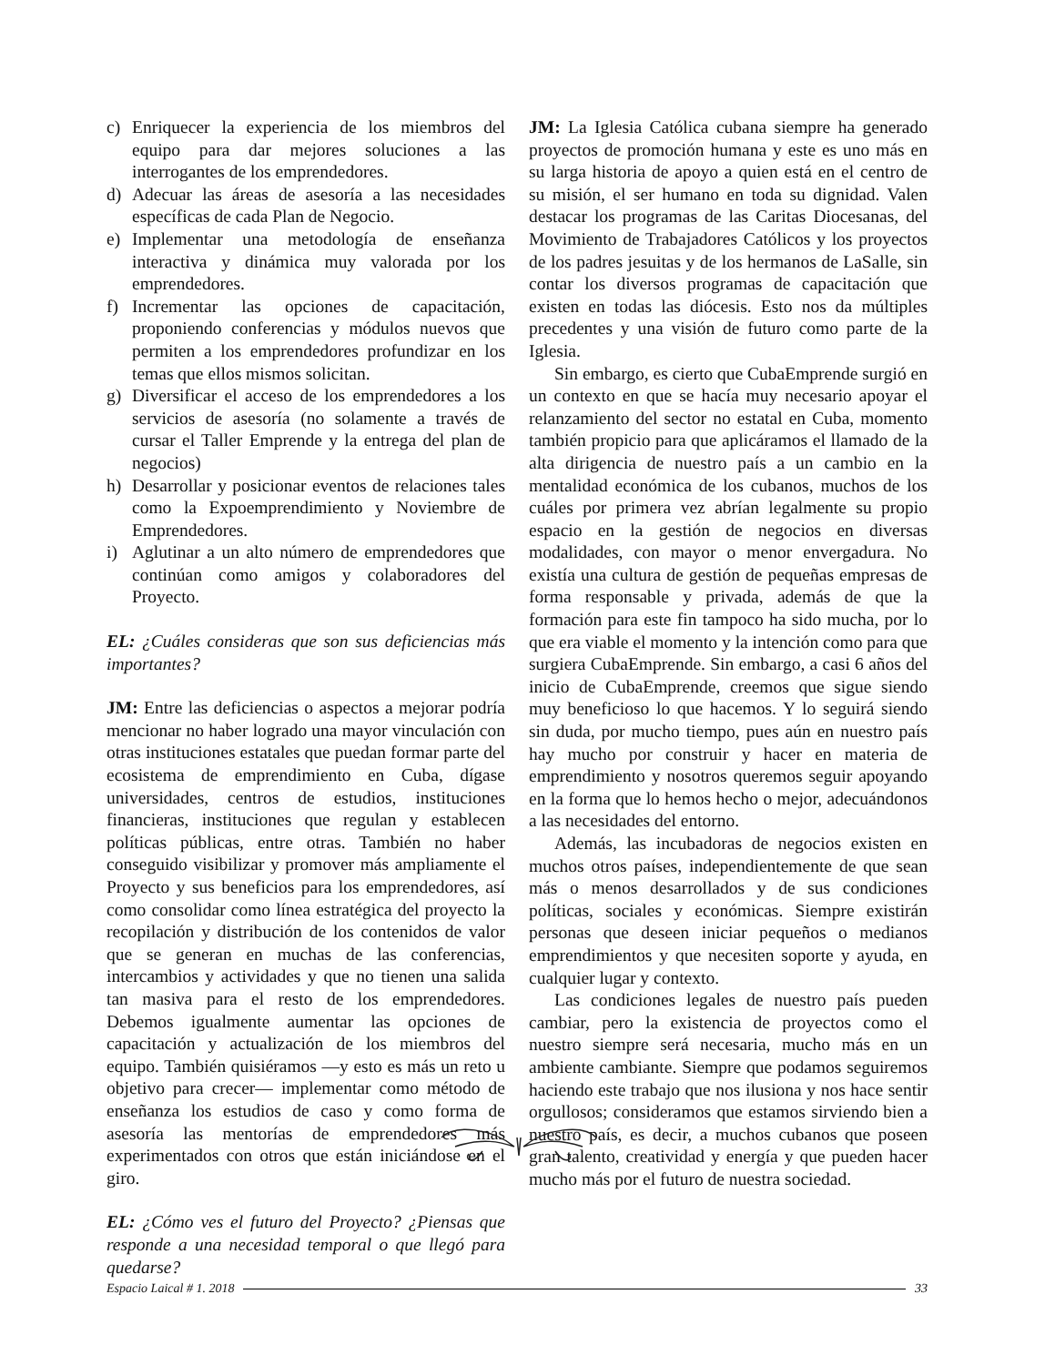c) Enriquecer la experiencia de los miembros del equipo para dar mejores soluciones a las interrogantes de los emprendedores.
d) Adecuar las áreas de asesoría a las necesidades específicas de cada Plan de Negocio.
e) Implementar una metodología de enseñanza interactiva y dinámica muy valorada por los emprendedores.
f) Incrementar las opciones de capacitación, proponiendo conferencias y módulos nuevos que permiten a los emprendedores profundizar en los temas que ellos mismos solicitan.
g) Diversificar el acceso de los emprendedores a los servicios de asesoría (no solamente a través de cursar el Taller Emprende y la entrega del plan de negocios)
h) Desarrollar y posicionar eventos de relaciones tales como la Expoemprendimiento y Noviembre de Emprendedores.
i) Aglutinar a un alto número de emprendedores que continúan como amigos y colaboradores del Proyecto.
EL: ¿Cuáles consideras que son sus deficiencias más importantes?
JM: Entre las deficiencias o aspectos a mejorar podría mencionar no haber logrado una mayor vinculación con otras instituciones estatales que puedan formar parte del ecosistema de emprendimiento en Cuba, dígase universidades, centros de estudios, instituciones financieras, instituciones que regulan y establecen políticas públicas, entre otras. También no haber conseguido visibilizar y promover más ampliamente el Proyecto y sus beneficios para los emprendedores, así como consolidar como línea estratégica del proyecto la recopilación y distribución de los contenidos de valor que se generan en muchas de las conferencias, intercambios y actividades y que no tienen una salida tan masiva para el resto de los emprendedores. Debemos igualmente aumentar las opciones de capacitación y actualización de los miembros del equipo. También quisiéramos —y esto es más un reto u objetivo para crecer— implementar como método de enseñanza los estudios de caso y como forma de asesoría las mentorías de emprendedores más experimentados con otros que están iniciándose en el giro.
EL: ¿Cómo ves el futuro del Proyecto? ¿Piensas que responde a una necesidad temporal o que llegó para quedarse?
JM: La Iglesia Católica cubana siempre ha generado proyectos de promoción humana y este es uno más en su larga historia de apoyo a quien está en el centro de su misión, el ser humano en toda su dignidad. Valen destacar los programas de las Caritas Diocesanas, del Movimiento de Trabajadores Católicos y los proyectos de los padres jesuitas y de los hermanos de LaSalle, sin contar los diversos programas de capacitación que existen en todas las diócesis. Esto nos da múltiples precedentes y una visión de futuro como parte de la Iglesia.
Sin embargo, es cierto que CubaEmprende surgió en un contexto en que se hacía muy necesario apoyar el relanzamiento del sector no estatal en Cuba, momento también propicio para que aplicáramos el llamado de la alta dirigencia de nuestro país a un cambio en la mentalidad económica de los cubanos, muchos de los cuáles por primera vez abrían legalmente su propio espacio en la gestión de negocios en diversas modalidades, con mayor o menor envergadura. No existía una cultura de gestión de pequeñas empresas de forma responsable y privada, además de que la formación para este fin tampoco ha sido mucha, por lo que era viable el momento y la intención como para que surgiera CubaEmprende. Sin embargo, a casi 6 años del inicio de CubaEmprende, creemos que sigue siendo muy beneficioso lo que hacemos. Y lo seguirá siendo sin duda, por mucho tiempo, pues aún en nuestro país hay mucho por construir y hacer en materia de emprendimiento y nosotros queremos seguir apoyando en la forma que lo hemos hecho o mejor, adecuándonos a las necesidades del entorno.
Además, las incubadoras de negocios existen en muchos otros países, independientemente de que sean más o menos desarrollados y de sus condiciones políticas, sociales y económicas. Siempre existirán personas que deseen iniciar pequeños o medianos emprendimientos y que necesiten soporte y ayuda, en cualquier lugar y contexto.
Las condiciones legales de nuestro país pueden cambiar, pero la existencia de proyectos como el nuestro siempre será necesaria, mucho más en un ambiente cambiante. Siempre que podamos seguiremos haciendo este trabajo que nos ilusiona y nos hace sentir orgullosos; consideramos que estamos sirviendo bien a nuestro país, es decir, a muchos cubanos que poseen gran talento, creatividad y energía y que pueden hacer mucho más por el futuro de nuestra sociedad.
Espacio Laical # 1. 2018 33